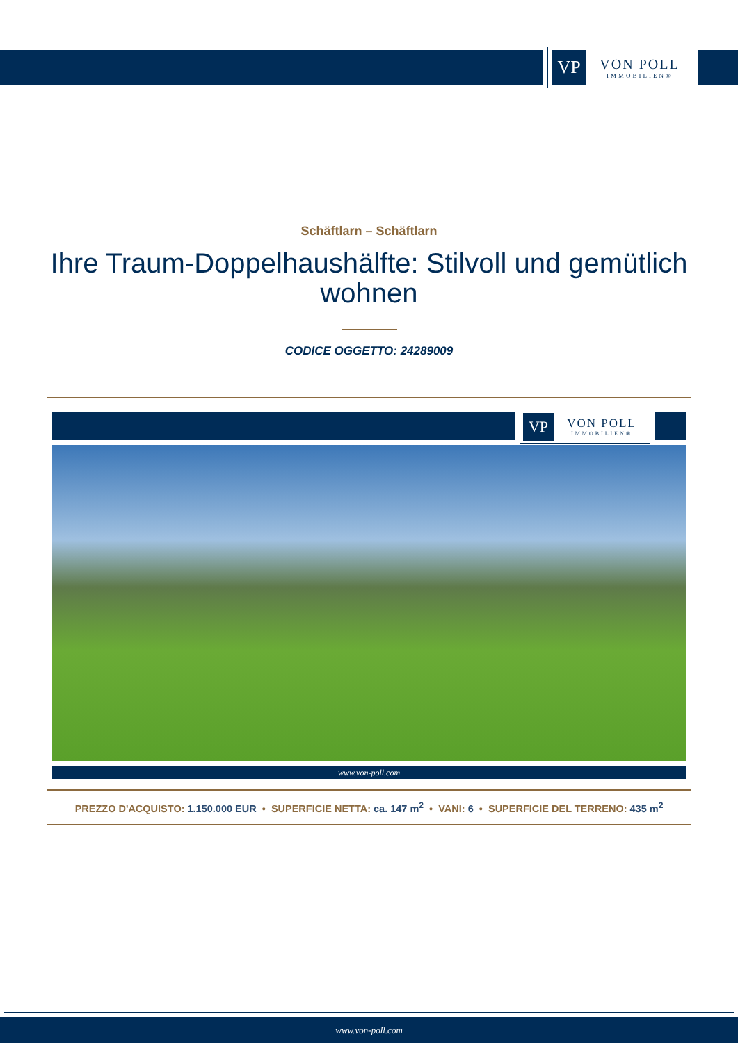VP
VON POLL
IMMOBILIEN®
Schäftlarn – Schäftlarn
Ihre Traum-Doppelhaushälfte: Stilvoll und gemütlich wohnen
CODICE OGGETTO: 24289009
VP
VON POLL
IMMOBILIEN®
www.von-poll.com
PREZZO D'ACQUISTO: 1.150.000 EUR • SUPERFICIE NETTA: ca. 147 m<sup>2</sup> • VANI: 6 • SUPERFICIE DEL TERRENO: 435 m<sup>2</sup>
www.von-poll.com